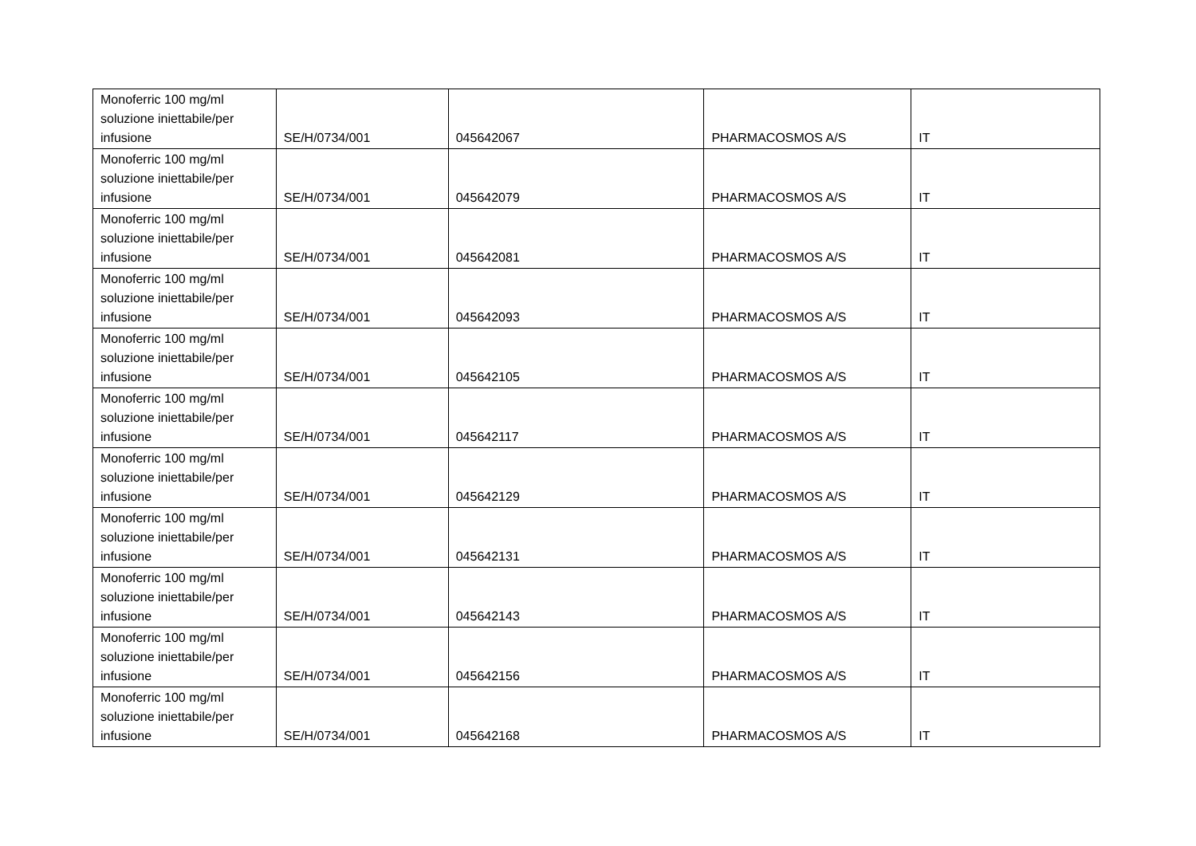| Monoferric 100 mg/ml soluzione iniettabile/per infusione | SE/H/0734/001 | 045642067 | PHARMACOSMOS A/S | IT |
| Monoferric 100 mg/ml soluzione iniettabile/per infusione | SE/H/0734/001 | 045642079 | PHARMACOSMOS A/S | IT |
| Monoferric 100 mg/ml soluzione iniettabile/per infusione | SE/H/0734/001 | 045642081 | PHARMACOSMOS A/S | IT |
| Monoferric 100 mg/ml soluzione iniettabile/per infusione | SE/H/0734/001 | 045642093 | PHARMACOSMOS A/S | IT |
| Monoferric 100 mg/ml soluzione iniettabile/per infusione | SE/H/0734/001 | 045642105 | PHARMACOSMOS A/S | IT |
| Monoferric 100 mg/ml soluzione iniettabile/per infusione | SE/H/0734/001 | 045642117 | PHARMACOSMOS A/S | IT |
| Monoferric 100 mg/ml soluzione iniettabile/per infusione | SE/H/0734/001 | 045642129 | PHARMACOSMOS A/S | IT |
| Monoferric 100 mg/ml soluzione iniettabile/per infusione | SE/H/0734/001 | 045642131 | PHARMACOSMOS A/S | IT |
| Monoferric 100 mg/ml soluzione iniettabile/per infusione | SE/H/0734/001 | 045642143 | PHARMACOSMOS A/S | IT |
| Monoferric 100 mg/ml soluzione iniettabile/per infusione | SE/H/0734/001 | 045642156 | PHARMACOSMOS A/S | IT |
| Monoferric 100 mg/ml soluzione iniettabile/per infusione | SE/H/0734/001 | 045642168 | PHARMACOSMOS A/S | IT |